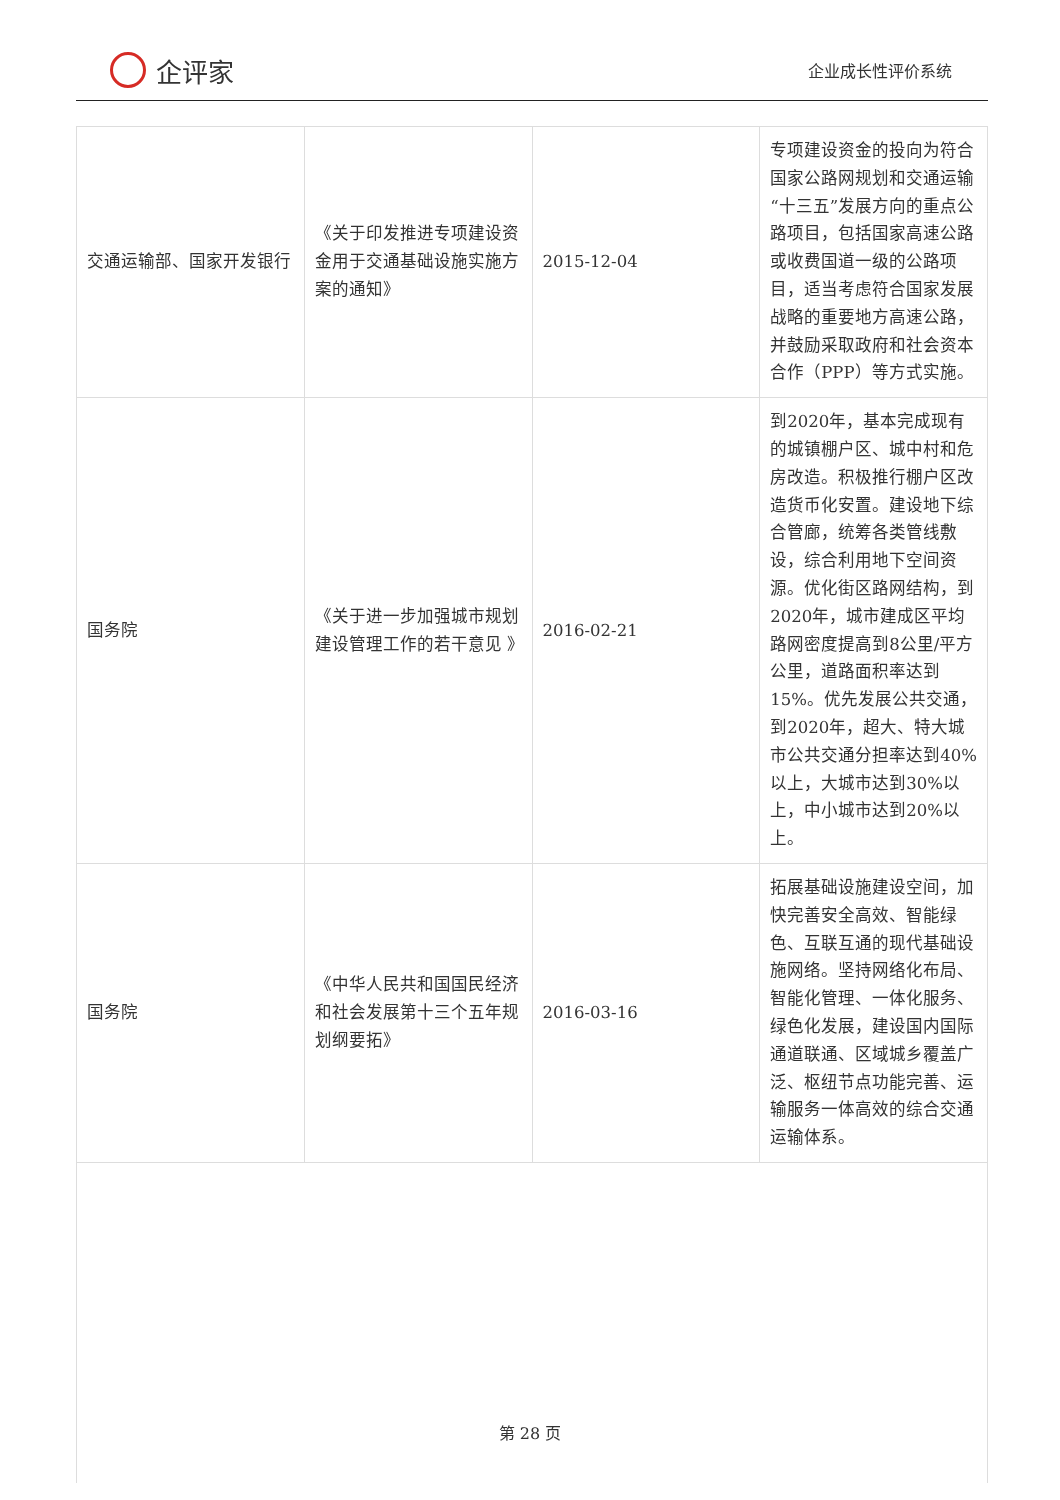企评家
企业成长性评价系统
| 交通运输部、国家开发银行 | 《关于印发推进专项建设资金用于交通基础设施实施方案的通知》 | 2015-12-04 | 专项建设资金的投向为符合国家公路网规划和交通运输“十三五”发展方向的重点公路项目，包括国家高速公路或收费国道一级的公路项目，适当考虑符合国家发展战略的重要地方高速公路，并鼓励采取政府和社会资本合作（PPP）等方式实施。 |
| 国务院 | 《关于进一步加强城市规划建设管理工作的若干意见 》 | 2016-02-21 | 到2020年，基本完成现有的城镇棚户区、城中村和危房改造。积极推行棚户区改造货币化安置。建设地下综合管廊，统筹各类管线敷设，综合利用地下空间资源。优化街区路网结构，到2020年，城市建成区平均路网密度提高到8公里/平方公里，道路面积率达到15%。优先发展公共交通，到2020年，超大、特大城市公共交通分担率达到40%以上，大城市达到30%以上，中小城市达到20%以上。 |
| 国务院 | 《中华人民共和国国民经济和社会发展第十三个五年规划纲要拓》 | 2016-03-16 | 拓展基础设施建设空间，加快完善安全高效、智能绿色、互联互通的现代基础设施网络。坚持网络化布局、智能化管理、一体化服务、绿色化发展，建设国内国际通道联通、区域城乡覆盖广泛、枢纽节点功能完善、运输服务一体高效的综合交通运输体系。 |
第 28 页